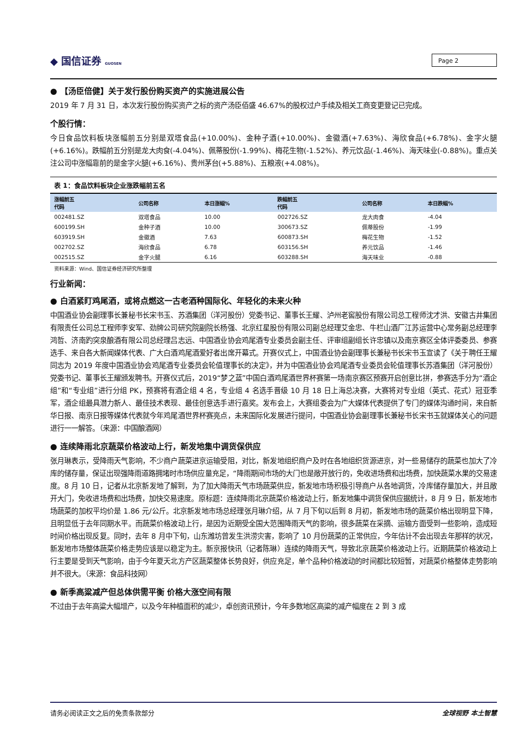◆ 国信证券 GUOSEN
Page 2
● 【汤臣倍健】关于发行股份购买资产的实施进展公告
2019 年 7 月 31 日，本次发行股份购买资产之标的资产汤臣佰盛 46.67%的股权过户手续及相关工商变更登记已完成。
个股行情：
今日食品饮料板块涨幅前五分别是双塔食品(+10.00%)、金种子酒(+10.00%)、金徽酒(+7.63%)、海欣食品(+6.78%)、金字火腿(+6.16%)。跌幅前五分别是龙大肉食(-4.04%)、佩蒂股份(-1.99%)、梅花生物(-1.52%)、养元饮品(-1.46%)、海天味业(-0.88%)。重点关注公司中涨幅靠前的是金字火腿(+6.16%)、贵州茅台(+5.88%)、五粮液(+4.08%)。
表 1：食品饮料板块企业涨跌幅前五名
| 涨幅前五 代码 | 公司名称 | 本日涨幅% | 跌幅前五 代码 | 公司名称 | 本日跌幅% |
| --- | --- | --- | --- | --- | --- |
| 002481.SZ | 双塔食品 | 10.00 | 002726.SZ | 龙大肉食 | -4.04 |
| 600199.SH | 金种子酒 | 10.00 | 300673.SZ | 佩蒂股份 | -1.99 |
| 603919.SH | 金徽酒 | 7.63 | 600873.SH | 梅花生物 | -1.52 |
| 002702.SZ | 海欣食品 | 6.78 | 603156.SH | 养元饮品 | -1.46 |
| 002515.SZ | 金字火腿 | 6.16 | 603288.SH | 海天味业 | -0.88 |
资料来源：Wind、国信证券经济研究所整理
行业新闻：
● 白酒紧盯鸡尾酒，或将点燃这一古老酒种国际化、年轻化的未来火种
中国酒业协会副理事长兼秘书长宋书玉、苏酒集团（洋河股份）党委书记、董事长王耀、泸州老窖股份有限公司总工程师沈才洪、安徽古井集团有限责任公司总工程师李安军、劲牌公司研究院副院长杨强、北京红星股份有限公司副总经理艾金忠、牛栏山酒厂江苏运营中心常务副总经理李鸿哲、济南趵突泉酿酒有限公司总经理吕志远、中国酒业协会鸡尾酒专业委员会副主任、评审组副组长许忠镇以及南京赛区全体评委委员、参赛选手、来自各大新闻媒体代表、广大白酒鸡尾酒爱好者出席开幕式。开赛仪式上，中国酒业协会副理事长兼秘书长宋书玉宣读了《关于聘任王耀同志为 2019 年度中国酒业协会鸡尾酒专业委员会轮值理事长的决定》，并为中国酒业协会鸡尾酒专业委员会轮值理事长苏酒集团（洋河股份）党委书记、董事长王耀颁发聘书。开赛仪式后，2019“梦之蓝”中国白酒鸡尾酒世界杯赛第一场南京赛区预赛开启创意比拼，参赛选手分为“酒企组”和“专业组”进行分组 PK，预赛将有酒企组 4 名，专业组 4 名选手晋级 10 月 18 日上海总决赛，大赛将对专业组（英式、花式）冠亚季军，酒企组最具潜力新人、最佳技术表现、最佳创意选手进行嘉奖。发布会上，大赛组委会为广大媒体代表提供了专门的媒体沟通时间，来自新华日报、南京日报等媒体代表就今年鸡尾酒世界杯赛亮点，未来国际化发展进行提问，中国酒业协会副理事长兼秘书长宋书玉就媒体关心的问题进行一一解答。（来源：中国酿酒网）
● 连续降雨北京蔬菜价格波动上行，新发地集中调货保供应
张月琳表示，受降雨天气影响，不少商户蔬菜进京运输受阻，对比，新发地组织商户及时在各地组织货源进京，对一些易储存的蔬菜也加大了冷库的储存量，保证出现强降雨道路拥堵时市场供应量充足，“降雨期间市场的大门也是敞开放行的，免收进场费和出场费，加快蔬菜水果的交易速度。8 月 10 日，记者从北京新发地了解到，为了加大降雨天气市场蔬菜供应，新发地市场积极引导商户从各地调货，冷库储存量加大，并且敞开大门，免收进场费和出场费，加快交易速度。原标题：连续降雨北京蔬菜价格波动上行，新发地集中调货保供应据统计，8 月 9 日，新发地市场蔬菜的加权平均价是 1.86 元/公斤。北京新发地市场总经理张月琳介绍，从 7 月下旬以后到 8 月初，新发地市场的蔬菜价格出现明显下降，且明显低于去年同期水平。而蔬菜价格波动上行，是因为近期受全国大范围降雨天气的影响，很多蔬菜在采摘、运输方面受到一些影响，造成短时间价格出现反复。同时，去年 8 月中下旬，山东潍坊曾发生洪涝灾害，影响了 10 月份蔬菜的正常供应，今年估计不会出现去年那样的状况，新发地市场整体蔬菜价格走势应该是以稳定为主。新京报快讯（记者陈琳）连续的降雨天气，导致北京蔬菜价格波动上行。近期蔬菜价格波动上行主要是受到天气影响，由于今年夏天北方产区蔬菜整体长势良好，供应充足，单个品种价格波动的时间都比较短暂，对蔬菜价格整体走势影响并不很大。（来源：食品科技网）
● 新季高粱减产但总体供需平衡 价格大涨空间有限
不过由于去年高粱大幅增产，以及今年种植面积的减少，卓创资讯预计，今年多数地区高粱的减产幅度在 2 到 3 成
请务必阅读正文之后的免责条款部分 全球视野 本土智慧